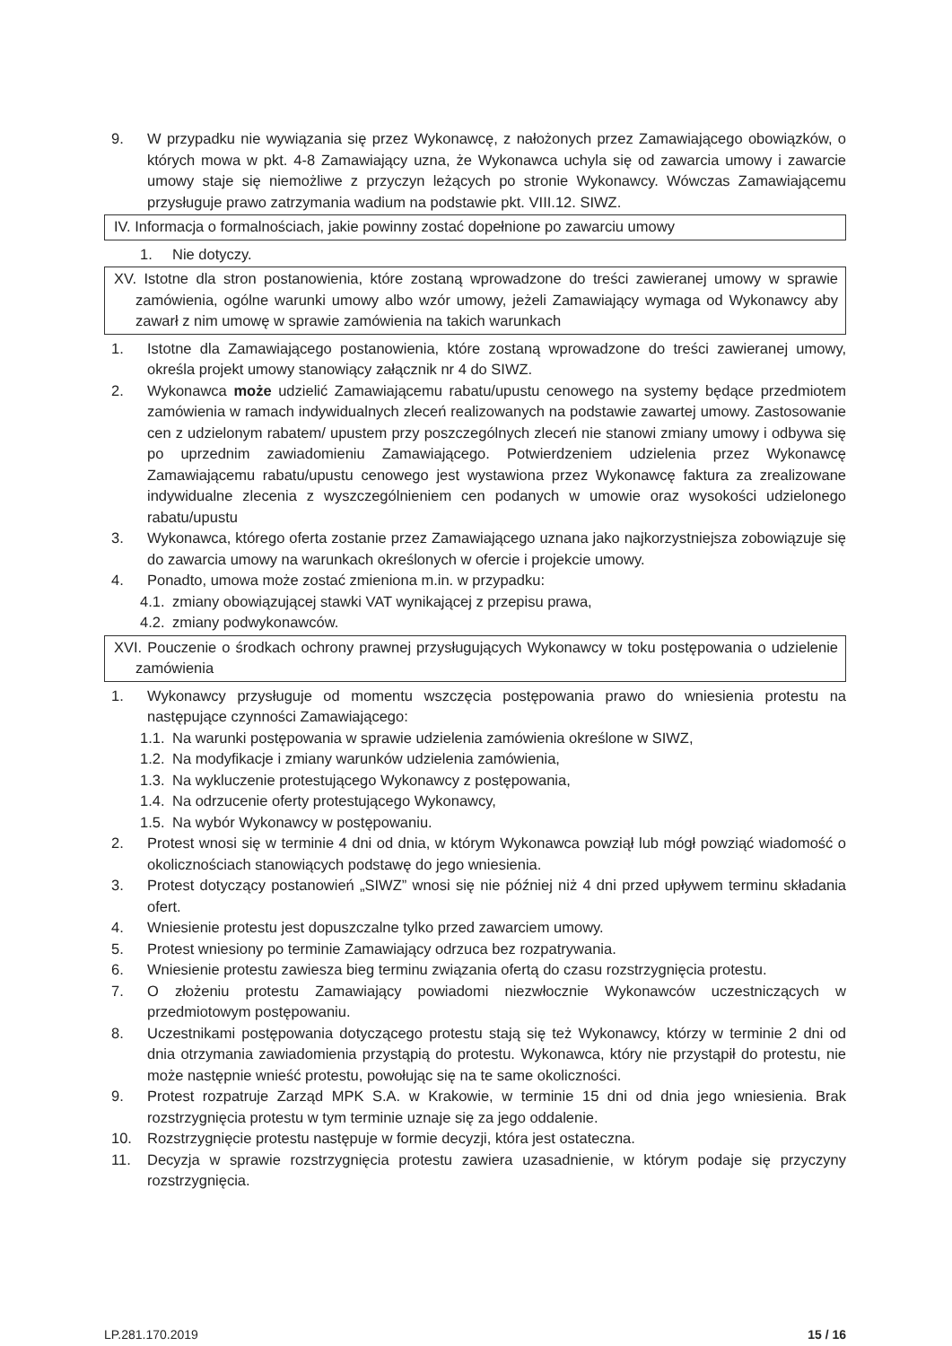9. W przypadku nie wywiązania się przez Wykonawcę, z nałożonych przez Zamawiającego obowiązków, o których mowa w pkt. 4-8 Zamawiający uzna, że Wykonawca uchyla się od zawarcia umowy i zawarcie umowy staje się niemożliwe z przyczyn leżących po stronie Wykonawcy. Wówczas Zamawiającemu przysługuje prawo zatrzymania wadium na podstawie pkt. VIII.12. SIWZ.
IV. Informacja o formalnościach, jakie powinny zostać dopełnione po zawarciu umowy
1. Nie dotyczy.
XV. Istotne dla stron postanowienia, które zostaną wprowadzone do treści zawieranej umowy w sprawie zamówienia, ogólne warunki umowy albo wzór umowy, jeżeli Zamawiający wymaga od Wykonawcy aby zawarł z nim umowę w sprawie zamówienia na takich warunkach
1. Istotne dla Zamawiającego postanowienia, które zostaną wprowadzone do treści zawieranej umowy, określa projekt umowy stanowiący załącznik nr 4 do SIWZ.
2. Wykonawca może udzielić Zamawiającemu rabatu/upustu cenowego na systemy będące przedmiotem zamówienia w ramach indywidualnych zleceń realizowanych na podstawie zawartej umowy. Zastosowanie cen z udzielonym rabatem/ upustem przy poszczególnych zleceń nie stanowi zmiany umowy i odbywa się po uprzednim zawiadomieniu Zamawiającego. Potwierdzeniem udzielenia przez Wykonawcę Zamawiającemu rabatu/upustu cenowego jest wystawiona przez Wykonawcę faktura za zrealizowane indywidualne zlecenia z wyszczególnieniem cen podanych w umowie oraz wysokości udzielonego rabatu/upustu
3. Wykonawca, którego oferta zostanie przez Zamawiającego uznana jako najkorzystniejsza zobowiązuje się do zawarcia umowy na warunkach określonych w ofercie i projekcie umowy.
4. Ponadto, umowa może zostać zmieniona m.in. w przypadku:
4.1.
zmiany obowiązującej stawki VAT wynikającej z przepisu prawa,
4.2.
zmiany podwykonawców.
XVI. Pouczenie o środkach ochrony prawnej przysługujących Wykonawcy w toku postępowania o udzielenie zamówienia
1. Wykonawcy przysługuje od momentu wszczęcia postępowania prawo do wniesienia protestu na następujące czynności Zamawiającego:
1.1.
Na warunki postępowania w sprawie udzielenia zamówienia określone w SIWZ,
1.2.
Na modyfikacje i zmiany warunków udzielenia zamówienia,
1.3.
Na wykluczenie protestującego Wykonawcy z postępowania,
1.4.
Na odrzucenie oferty protestującego Wykonawcy,
1.5.
Na wybór Wykonawcy w postępowaniu.
2. Protest wnosi się w terminie 4 dni od dnia, w którym Wykonawca powziął lub mógł powziąć wiadomość o okolicznościach stanowiących podstawę do jego wniesienia.
3. Protest dotyczący postanowień „SIWZ” wnosi się nie później niż 4 dni przed upływem terminu składania ofert.
4. Wniesienie protestu jest dopuszczalne tylko przed zawarciem umowy.
5. Protest wniesiony po terminie Zamawiający odrzuca bez rozpatrywania.
6. Wniesienie protestu zawiesza bieg terminu związania ofertą do czasu rozstrzygnięcia protestu.
7. O złożeniu protestu Zamawiający powiadomi niezwłocznie Wykonawców uczestniczących w przedmiotowym postępowaniu.
8. Uczestnikami postępowania dotyczącego protestu stają się też Wykonawcy, którzy w terminie 2 dni od dnia otrzymania zawiadomienia przystąpią do protestu. Wykonawca, który nie przystąpił do protestu, nie może następnie wnieść protestu, powołując się na te same okoliczności.
9. Protest rozpatruje Zarząd MPK S.A. w Krakowie, w terminie 15 dni od dnia jego wniesienia. Brak rozstrzygnięcia protestu w tym terminie uznaje się za jego oddalenie.
10. Rozstrzygnięcie protestu następuje w formie decyzji, która jest ostateczna.
11. Decyzja w sprawie rozstrzygnięcia protestu zawiera uzasadnienie, w którym podaje się przyczyny rozstrzygnięcia.
LP.281.170.2019 15 / 16